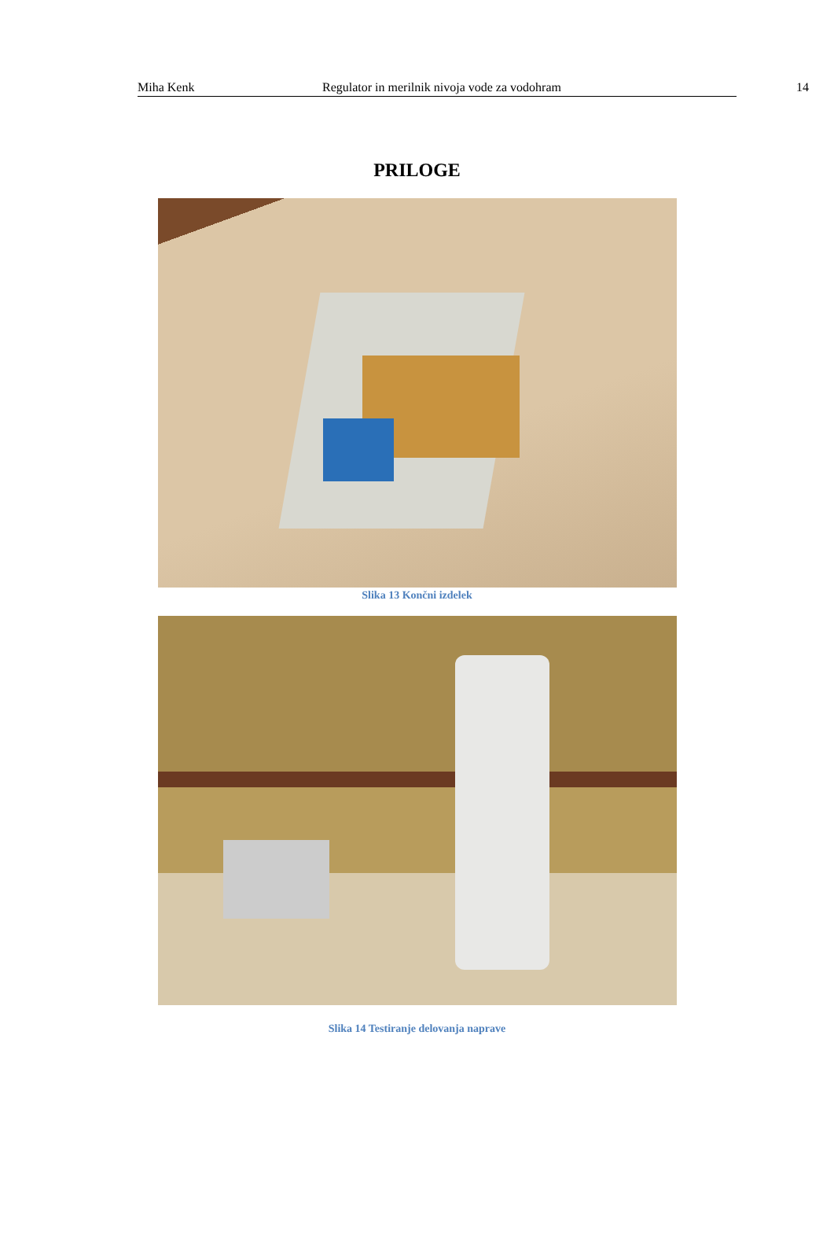Miha Kenk Regulator in merilnik nivoja vode za vodohram 14
PRILOGE
Slika 13 Končni izdelek
Slika 14 Testiranje delovanja naprave